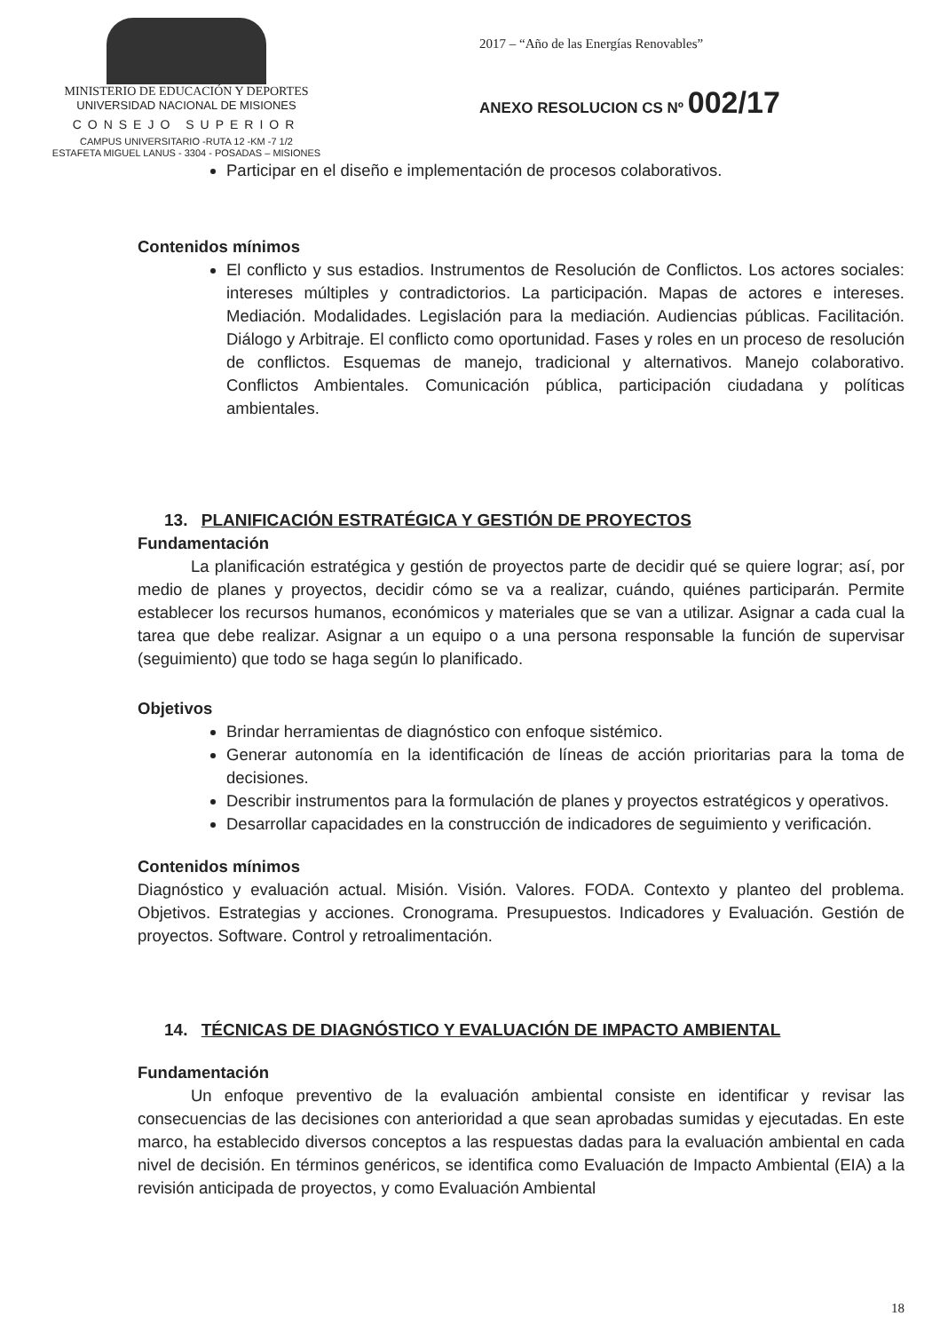MINISTERIO DE EDUCACIÓN Y DEPORTES
UNIVERSIDAD NACIONAL DE MISIONES
CONSEJO SUPERIOR
CAMPUS UNIVERSITARIO -RUTA 12 -KM -7 1/2
ESTAFETA MIGUEL LANUS - 3304 - POSADAS – MISIONES
2017 – “Año de las Energías Renovables”
ANEXO RESOLUCION CS Nº 002/17
Participar en el diseño e implementación de procesos colaborativos.
Contenidos mínimos
El conflicto y sus estadios. Instrumentos de Resolución de Conflictos. Los actores sociales: intereses múltiples y contradictorios. La participación. Mapas de actores e intereses. Mediación. Modalidades. Legislación para la mediación. Audiencias públicas. Facilitación. Diálogo y Arbitraje. El conflicto como oportunidad. Fases y roles en un proceso de resolución de conflictos. Esquemas de manejo, tradicional y alternativos. Manejo colaborativo. Conflictos Ambientales. Comunicación pública, participación ciudadana y políticas ambientales.
13. PLANIFICACIÓN ESTRATÉGICA Y GESTIÓN DE PROYECTOS
Fundamentación
La planificación estratégica y gestión de proyectos parte de decidir qué se quiere lograr; así, por medio de planes y proyectos, decidir cómo se va a realizar, cuándo, quiénes participarán. Permite establecer los recursos humanos, económicos y materiales que se van a utilizar. Asignar a cada cual la tarea que debe realizar. Asignar a un equipo o a una persona responsable la función de supervisar (seguimiento) que todo se haga según lo planificado.
Objetivos
Brindar herramientas de diagnóstico con enfoque sistémico.
Generar autonomía en la identificación de líneas de acción prioritarias para la toma de decisiones.
Describir instrumentos para la formulación de planes y proyectos estratégicos y operativos.
Desarrollar capacidades en la construcción de indicadores de seguimiento y verificación.
Contenidos mínimos
Diagnóstico y evaluación actual. Misión. Visión. Valores. FODA. Contexto y planteo del problema. Objetivos. Estrategias y acciones. Cronograma. Presupuestos. Indicadores y Evaluación. Gestión de proyectos. Software. Control y retroalimentación.
14. TÉCNICAS DE DIAGNÓSTICO Y EVALUACIÓN DE IMPACTO AMBIENTAL
Fundamentación
Un enfoque preventivo de la evaluación ambiental consiste en identificar y revisar las consecuencias de las decisiones con anterioridad a que sean aprobadas sumidas y ejecutadas. En este marco, ha establecido diversos conceptos a las respuestas dadas para la evaluación ambiental en cada nivel de decisión. En términos genéricos, se identifica como Evaluación de Impacto Ambiental (EIA) a la revisión anticipada de proyectos, y como Evaluación Ambiental
18